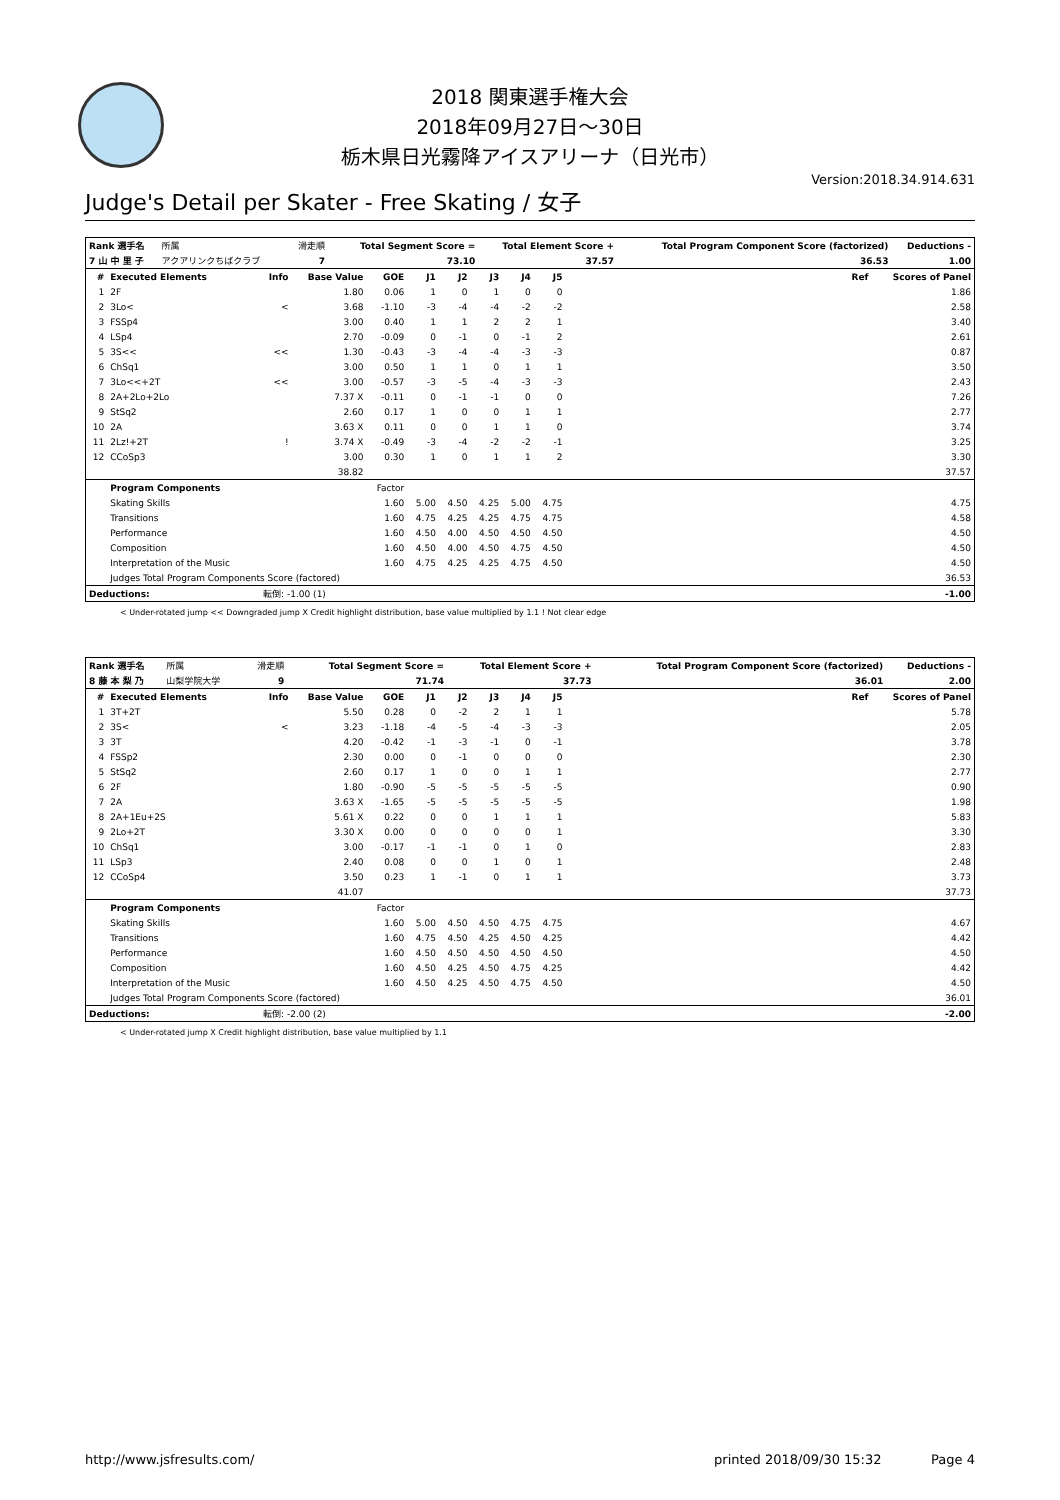2018 関東選手権大会
2018年09月27日～30日
栃木県日光霧降アイスアリーナ（日光市）
Version:2018.34.914.631
Judge's Detail per Skater - Free Skating / 女子
| Rank 選手名 | 所属 | | 滑走順 | | Total Segment Score = | Total Element Score + | Total Program Component Score (factorized) | Deductions - |
| --- | --- | --- | --- | --- | --- | --- | --- | --- |
| 7 山 中 里 子 | アクアリンクちばクラブ | | 7 | | 73.10 | 37.57 | 36.53 | 1.00 |
| # | Executed Elements | Info | Base Value | GOE | J1 | J2 | J3 | J4 | J5 | Ref | Scores of Panel |
| --- | --- | --- | --- | --- | --- | --- | --- | --- | --- | --- | --- |
| 1 | 2F | | 1.80 | 0.06 | 1 | 0 | 1 | 0 | 0 | | 1.86 |
| 2 | 3Lo< | < | 3.68 | -1.10 | -3 | -4 | -4 | -2 | -2 | | 2.58 |
| 3 | FSSp4 | | 3.00 | 0.40 | 1 | 1 | 2 | 2 | 1 | | 3.40 |
| 4 | LSp4 | | 2.70 | -0.09 | 0 | -1 | 0 | -1 | 2 | | 2.61 |
| 5 | 3S<< | << | 1.30 | -0.43 | -3 | -4 | -4 | -3 | -3 | | 0.87 |
| 6 | ChSq1 | | 3.00 | 0.50 | 1 | 1 | 0 | 1 | 1 | | 3.50 |
| 7 | 3Lo<<+2T | << | 3.00 | -0.57 | -3 | -5 | -4 | -3 | -3 | | 2.43 |
| 8 | 2A+2Lo+2Lo | | 7.37 X | -0.11 | 0 | -1 | -1 | 0 | 0 | | 7.26 |
| 9 | StSq2 | | 2.60 | 0.17 | 1 | 0 | 0 | 1 | 1 | | 2.77 |
| 10 | 2A | | 3.63 X | 0.11 | 0 | 0 | 1 | 1 | 0 | | 3.74 |
| 11 | 2Lz!+2T | ! | 3.74 X | -0.49 | -3 | -4 | -2 | -2 | -1 | | 3.25 |
| 12 | CCoSp3 | | 3.00 | 0.30 | 1 | 0 | 1 | 1 | 2 | | 3.30 |
| | | | 38.82 | | | | | | | | 37.57 |
| | Program Components | | | Factor | | | | | | | |
| | Skating Skills | | | 1.60 | 5.00 | 4.50 | 4.25 | 5.00 | 4.75 | | 4.75 |
| | Transitions | | | 1.60 | 4.75 | 4.25 | 4.25 | 4.75 | 4.75 | | 4.58 |
| | Performance | | | 1.60 | 4.50 | 4.00 | 4.50 | 4.50 | 4.50 | | 4.50 |
| | Composition | | | 1.60 | 4.50 | 4.00 | 4.50 | 4.75 | 4.50 | | 4.50 |
| | Interpretation of the Music | | | 1.60 | 4.75 | 4.25 | 4.25 | 4.75 | 4.50 | | 4.50 |
| | Judges Total Program Components Score (factored) | | | | | | | | | | 36.53 |
| Deductions: | | 転倒: -1.00 (1) | | | | | | | | | -1.00 |
< Under-rotated jump << Downgraded jump X Credit highlight distribution, base value multiplied by 1.1 ! Not clear edge
| Rank 選手名 | 所属 | | 滑走順 | | Total Segment Score = | Total Element Score + | Total Program Component Score (factorized) | Deductions - |
| --- | --- | --- | --- | --- | --- | --- | --- | --- |
| 8 藤 本 梨 乃 | 山梨学院大学 | | 9 | | 71.74 | 37.73 | 36.01 | 2.00 |
| # | Executed Elements | Info | Base Value | GOE | J1 | J2 | J3 | J4 | J5 | Ref | Scores of Panel |
| --- | --- | --- | --- | --- | --- | --- | --- | --- | --- | --- | --- |
| 1 | 3T+2T | | 5.50 | 0.28 | 0 | -2 | 2 | 1 | 1 | | 5.78 |
| 2 | 3S< | < | 3.23 | -1.18 | -4 | -5 | -4 | -3 | -3 | | 2.05 |
| 3 | 3T | | 4.20 | -0.42 | -1 | -3 | -1 | 0 | -1 | | 3.78 |
| 4 | FSSp2 | | 2.30 | 0.00 | 0 | -1 | 0 | 0 | 0 | | 2.30 |
| 5 | StSq2 | | 2.60 | 0.17 | 1 | 0 | 0 | 1 | 1 | | 2.77 |
| 6 | 2F | | 1.80 | -0.90 | -5 | -5 | -5 | -5 | -5 | | 0.90 |
| 7 | 2A | | 3.63 X | -1.65 | -5 | -5 | -5 | -5 | -5 | | 1.98 |
| 8 | 2A+1Eu+2S | | 5.61 X | 0.22 | 0 | 0 | 1 | 1 | 1 | | 5.83 |
| 9 | 2Lo+2T | | 3.30 X | 0.00 | 0 | 0 | 0 | 0 | 1 | | 3.30 |
| 10 | ChSq1 | | 3.00 | -0.17 | -1 | -1 | 0 | 1 | 0 | | 2.83 |
| 11 | LSp3 | | 2.40 | 0.08 | 0 | 0 | 1 | 0 | 1 | | 2.48 |
| 12 | CCoSp4 | | 3.50 | 0.23 | 1 | -1 | 0 | 1 | 1 | | 3.73 |
| | | | 41.07 | | | | | | | | 37.73 |
| | Program Components | | | Factor | | | | | | | |
| | Skating Skills | | | 1.60 | 5.00 | 4.50 | 4.50 | 4.75 | 4.75 | | 4.67 |
| | Transitions | | | 1.60 | 4.75 | 4.50 | 4.25 | 4.50 | 4.25 | | 4.42 |
| | Performance | | | 1.60 | 4.50 | 4.50 | 4.50 | 4.50 | 4.50 | | 4.50 |
| | Composition | | | 1.60 | 4.50 | 4.25 | 4.50 | 4.75 | 4.25 | | 4.42 |
| | Interpretation of the Music | | | 1.60 | 4.50 | 4.25 | 4.50 | 4.75 | 4.50 | | 4.50 |
| | Judges Total Program Components Score (factored) | | | | | | | | | | 36.01 |
| Deductions: | | 転倒: -2.00 (2) | | | | | | | | | -2.00 |
< Under-rotated jump X Credit highlight distribution, base value multiplied by 1.1
http://www.jsfresults.com/ printed 2018/09/30 15:32 Page 4